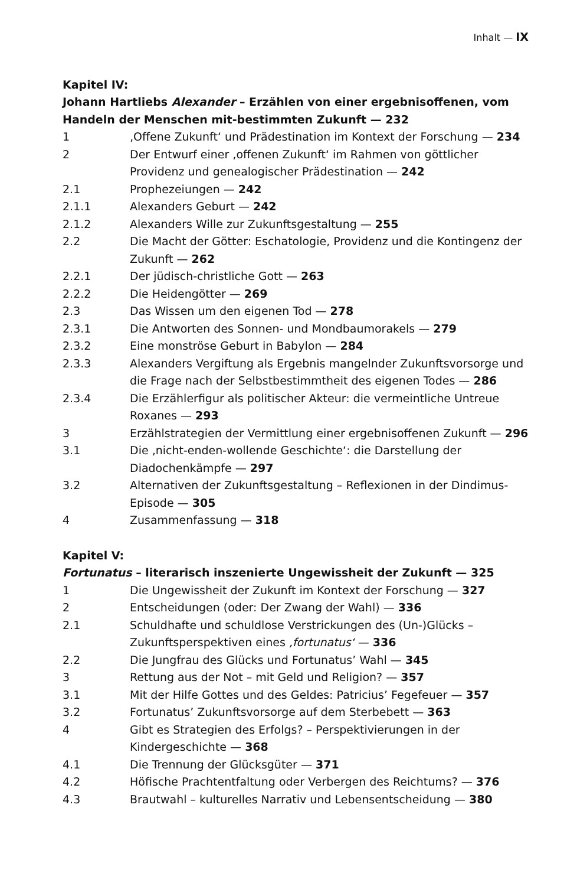Inhalt — IX
Kapitel IV:
Johann Hartliebs Alexander – Erzählen von einer ergebnisoffenen, vom Handeln der Menschen mit-bestimmten Zukunft — 232
1 ‚Offene Zukunft‘ und Prädestination im Kontext der Forschung — 234
2 Der Entwurf einer ‚offenen Zukunft‘ im Rahmen von göttlicher Providenz und genealogischer Prädestination — 242
2.1 Prophezeiungen — 242
2.1.1 Alexanders Geburt — 242
2.1.2 Alexanders Wille zur Zukunftsgestaltung — 255
2.2 Die Macht der Götter: Eschatologie, Providenz und die Kontingenz der Zukunft — 262
2.2.1 Der jüdisch-christliche Gott — 263
2.2.2 Die Heidengötter — 269
2.3 Das Wissen um den eigenen Tod — 278
2.3.1 Die Antworten des Sonnen- und Mondbaumorakels — 279
2.3.2 Eine monströse Geburt in Babylon — 284
2.3.3 Alexanders Vergiftung als Ergebnis mangelnder Zukunftsvorsorge und die Frage nach der Selbstbestimmtheit des eigenen Todes — 286
2.3.4 Die Erzählerfigur als politischer Akteur: die vermeintliche Untreue Roxanes — 293
3 Erzählstrategien der Vermittlung einer ergebnisoffenen Zukunft — 296
3.1 Die ‚nicht-enden-wollende Geschichte‘: die Darstellung der Diadochenkämpfe — 297
3.2 Alternativen der Zukunftsgestaltung – Reflexionen in der Dindimus-Episode — 305
4 Zusammenfassung — 318
Kapitel V:
Fortunatus – literarisch inszenierte Ungewissheit der Zukunft — 325
1 Die Ungewissheit der Zukunft im Kontext der Forschung — 327
2 Entscheidungen (oder: Der Zwang der Wahl) — 336
2.1 Schuldhafte und schuldlose Verstrickungen des (Un-)Glücks – Zukunftsperspektiven eines ‚fortunatus‘ — 336
2.2 Die Jungfrau des Glücks und Fortunatus’ Wahl — 345
3 Rettung aus der Not – mit Geld und Religion? — 357
3.1 Mit der Hilfe Gottes und des Geldes: Patricius’ Fegefeuer — 357
3.2 Fortunatus’ Zukunftsvorsorge auf dem Sterbebett — 363
4 Gibt es Strategien des Erfolgs? – Perspektivierungen in der Kindergeschichte — 368
4.1 Die Trennung der Glücksgüter — 371
4.2 Höfische Prachtentfaltung oder Verbergen des Reichtums? — 376
4.3 Brautwahl – kulturelles Narrativ und Lebensentscheidung — 380